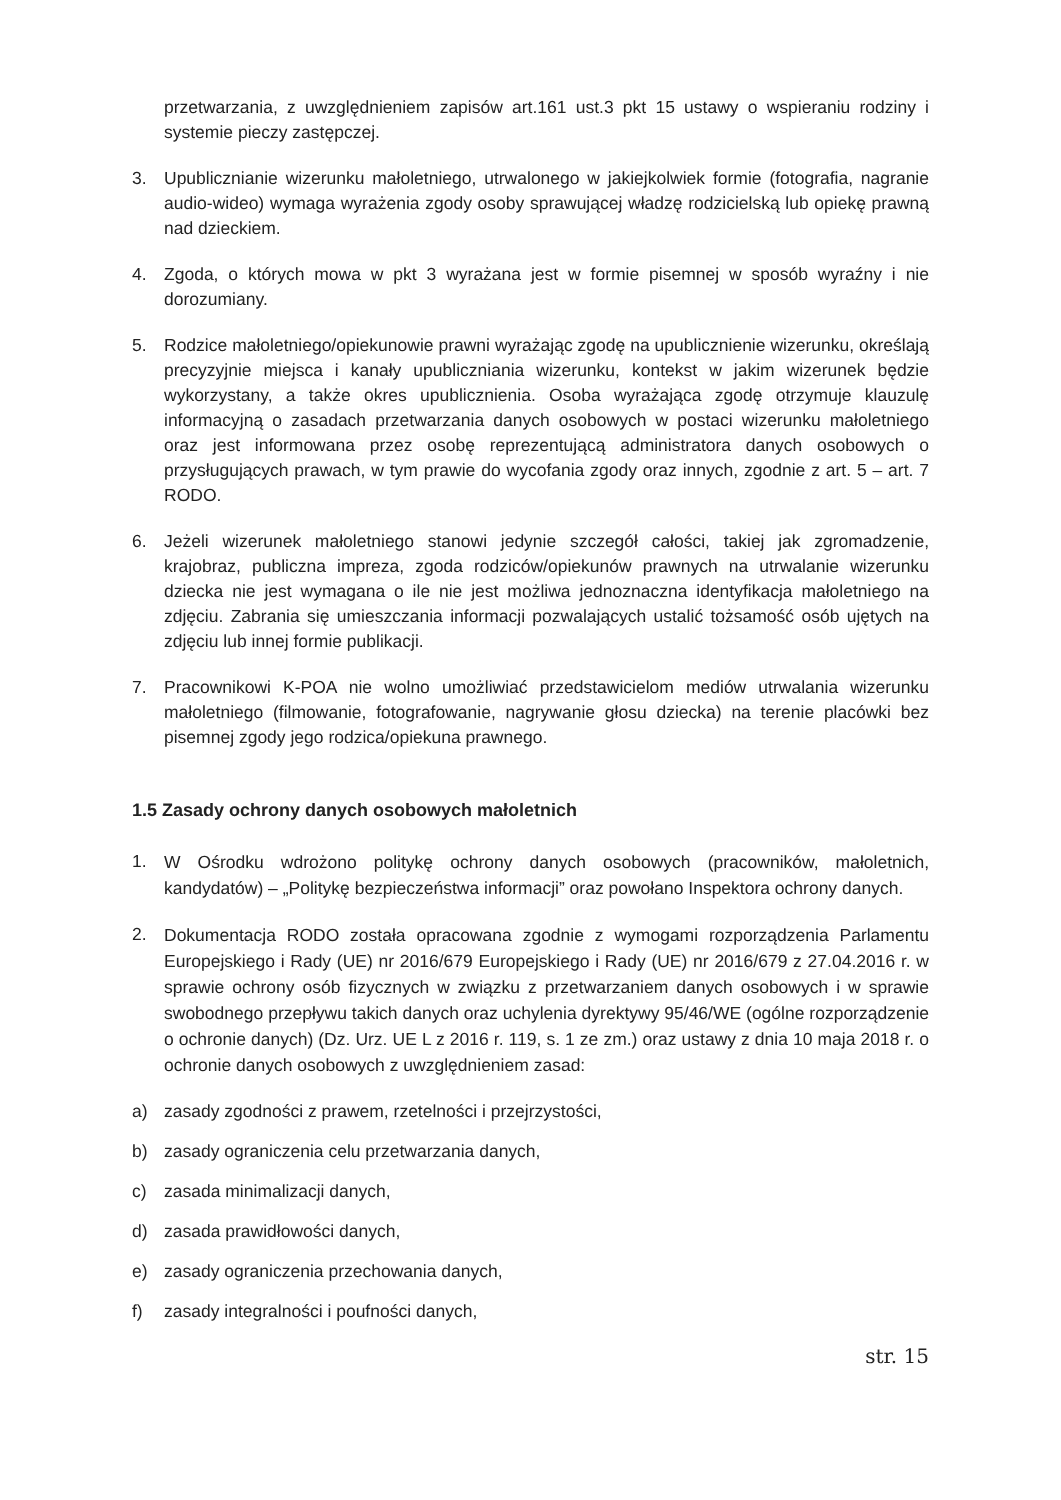przetwarzania, z uwzględnieniem zapisów art.161 ust.3 pkt 15 ustawy o wspieraniu rodziny i systemie pieczy zastępczej.
3. Upublicznianie wizerunku małoletniego, utrwalonego w jakiejkolwiek formie (fotografia, nagranie audio-wideo) wymaga wyrażenia zgody osoby sprawującej władzę rodzicielską lub opiekę prawną nad dzieckiem.
4. Zgoda, o których mowa w pkt 3 wyrażana jest w formie pisemnej w sposób wyraźny i nie dorozumiany.
5. Rodzice małoletniego/opiekunowie prawni wyrażając zgodę na upublicznienie wizerunku, określają precyzyjnie miejsca i kanały upubliczniania wizerunku, kontekst w jakim wizerunek będzie wykorzystany, a także okres upublicznienia. Osoba wyrażająca zgodę otrzymuje klauzulę informacyjną o zasadach przetwarzania danych osobowych w postaci wizerunku małoletniego oraz jest informowana przez osobę reprezentującą administratora danych osobowych o przysługujących prawach, w tym prawie do wycofania zgody oraz innych, zgodnie z art. 5 – art. 7 RODO.
6. Jeżeli wizerunek małoletniego stanowi jedynie szczegół całości, takiej jak zgromadzenie, krajobraz, publiczna impreza, zgoda rodziców/opiekunów prawnych na utrwalanie wizerunku dziecka nie jest wymagana o ile nie jest możliwa jednoznaczna identyfikacja małoletniego na zdjęciu. Zabrania się umieszczania informacji pozwalających ustalić tożsamość osób ujętych na zdjęciu lub innej formie publikacji.
7. Pracownikowi K-POA nie wolno umożliwiać przedstawicielom mediów utrwalania wizerunku małoletniego (filmowanie, fotografowanie, nagrywanie głosu dziecka) na terenie placówki bez pisemnej zgody jego rodzica/opiekuna prawnego.
1.5 Zasady ochrony danych osobowych małoletnich
1.
W Ośrodku wdrożono politykę ochrony danych osobowych (pracowników, małoletnich, kandydatów) – „Politykę bezpieczeństwa informacji” oraz powołano Inspektora ochrony danych.
2.
Dokumentacja RODO została opracowana zgodnie z wymogami rozporządzenia Parlamentu Europejskiego i Rady (UE) nr 2016/679 Europejskiego i Rady (UE) nr 2016/679 z 27.04.2016 r. w sprawie ochrony osób fizycznych w związku z przetwarzaniem danych osobowych i w sprawie swobodnego przepływu takich danych oraz uchylenia dyrektywy 95/46/WE (ogólne rozporządzenie o ochronie danych) (Dz. Urz. UE L z 2016 r. 119, s. 1 ze zm.) oraz ustawy z dnia 10 maja 2018 r. o ochronie danych osobowych z uwzględnieniem zasad:
a) zasady zgodności z prawem, rzetelności i przejrzystości,
b) zasady ograniczenia celu przetwarzania danych,
c) zasada minimalizacji danych,
d) zasada prawidłowości danych,
e) zasady ograniczenia przechowania danych,
f) zasady integralności i poufności danych,
str. 15